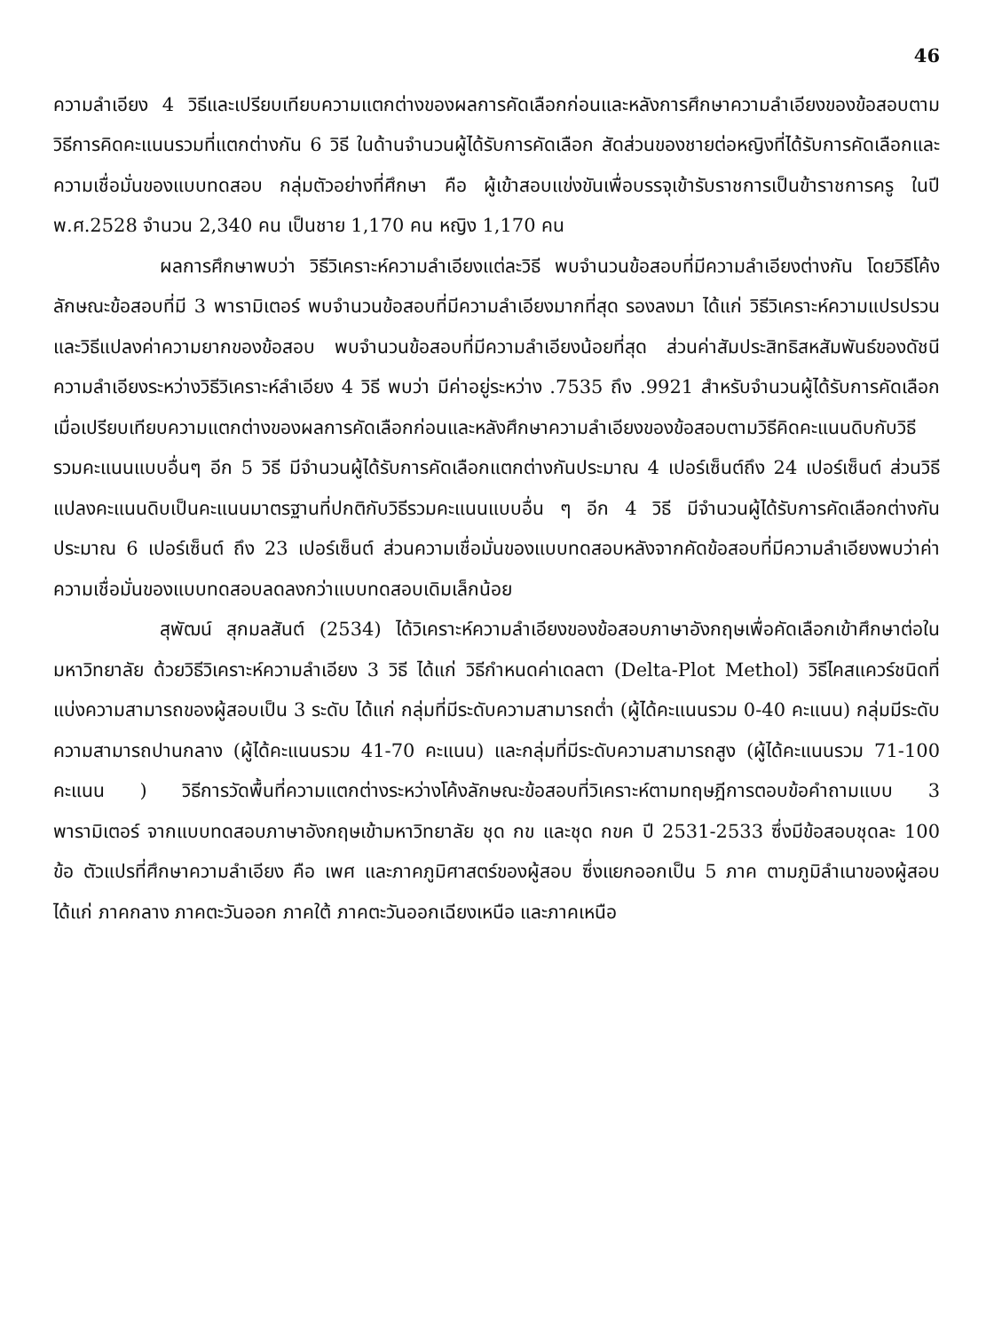46
ความลำเอียง 4 วิธีและเปรียบเทียบความแตกต่างของผลการคัดเลือกก่อนและหลังการศึกษาความลำเอียงของข้อสอบตามวิธีการคิดคะแนนรวมที่แตกต่างกัน 6 วิธี ในด้านจำนวนผู้ได้รับการคัดเลือก สัดส่วนของชายต่อหญิงที่ได้รับการคัดเลือกและความเชื่อมั่นของแบบทดสอบ กลุ่มตัวอย่างที่ศึกษา คือ ผู้เข้าสอบแข่งขันเพื่อบรรจุเข้ารับราชการเป็นข้าราชการครู ในปี พ.ศ.2528 จำนวน 2,340 คน เป็นชาย 1,170 คน หญิง 1,170 คน
ผลการศึกษาพบว่า วิธีวิเคราะห์ความลำเอียงแต่ละวิธี พบจำนวนข้อสอบที่มีความลำเอียงต่างกัน โดยวิธีโค้งลักษณะข้อสอบที่มี 3 พารามิเตอร์ พบจำนวนข้อสอบที่มีความลำเอียงมากที่สุด รองลงมา ได้แก่ วิธีวิเคราะห์ความแปรปรวน และวิธีแปลงค่าความยากของข้อสอบ พบจำนวนข้อสอบที่มีความลำเอียงน้อยที่สุด ส่วนค่าสัมประสิทธิสหสัมพันธ์ของดัชนีความลำเอียงระหว่างวิธีวิเคราะห์ลำเอียง 4 วิธี พบว่า มีค่าอยู่ระหว่าง .7535 ถึง .9921 สำหรับจำนวนผู้ได้รับการคัดเลือกเมื่อเปรียบเทียบความแตกต่างของผลการคัดเลือกก่อนและหลังศึกษาความลำเอียงของข้อสอบตามวิธีคิดคะแนนดิบกับวิธีรวมคะแนนแบบอื่นๆ อีก 5 วิธี มีจำนวนผู้ได้รับการคัดเลือกแตกต่างกันประมาณ 4 เปอร์เซ็นต์ถึง 24 เปอร์เซ็นต์ ส่วนวิธีแปลงคะแนนดิบเป็นคะแนนมาตรฐานที่ปกติกับวิธีรวมคะแนนแบบอื่น ๆ อีก 4 วิธี มีจำนวนผู้ได้รับการคัดเลือกต่างกันประมาณ 6 เปอร์เซ็นต์ ถึง 23 เปอร์เซ็นต์ ส่วนความเชื่อมั่นของแบบทดสอบหลังจากคัดข้อสอบที่มีความลำเอียงพบว่าค่าความเชื่อมั่นของแบบทดสอบลดลงกว่าแบบทดสอบเดิมเล็กน้อย
สุพัฒน์ สุกมลสันต์ (2534) ได้วิเคราะห์ความลำเอียงของข้อสอบภาษาอังกฤษเพื่อคัดเลือกเข้าศึกษาต่อในมหาวิทยาลัย ด้วยวิธีวิเคราะห์ความลำเอียง 3 วิธี ได้แก่ วิธีกำหนดค่าเดลตา (Delta-Plot Methol) วิธีไคสแควร์ชนิดที่แบ่งความสามารถของผู้สอบเป็น 3 ระดับ ได้แก่ กลุ่มที่มีระดับความสามารถต่ำ (ผู้ได้คะแนนรวม 0-40 คะแนน) กลุ่มมีระดับความสามารถปานกลาง (ผู้ได้คะแนนรวม 41-70 คะแนน) และกลุ่มที่มีระดับความสามารถสูง (ผู้ได้คะแนนรวม 71-100 คะแนน ) วิธีการวัดพื้นที่ความแตกต่างระหว่างโค้งลักษณะข้อสอบที่วิเคราะห์ตามทฤษฎีการตอบข้อคำถามแบบ 3 พารามิเตอร์ จากแบบทดสอบภาษาอังกฤษเข้ามหาวิทยาลัย ชุด กข และชุด กขค ปี 2531-2533 ซึ่งมีข้อสอบชุดละ 100 ข้อ ตัวแปรที่ศึกษาความลำเอียง คือ เพศ และภาคภูมิศาสตร์ของผู้สอบ ซึ่งแยกออกเป็น 5 ภาค ตามภูมิลำเนาของผู้สอบ ได้แก่ ภาคกลาง ภาคตะวันออก ภาคใต้ ภาคตะวันออกเฉียงเหนือ และภาคเหนือ